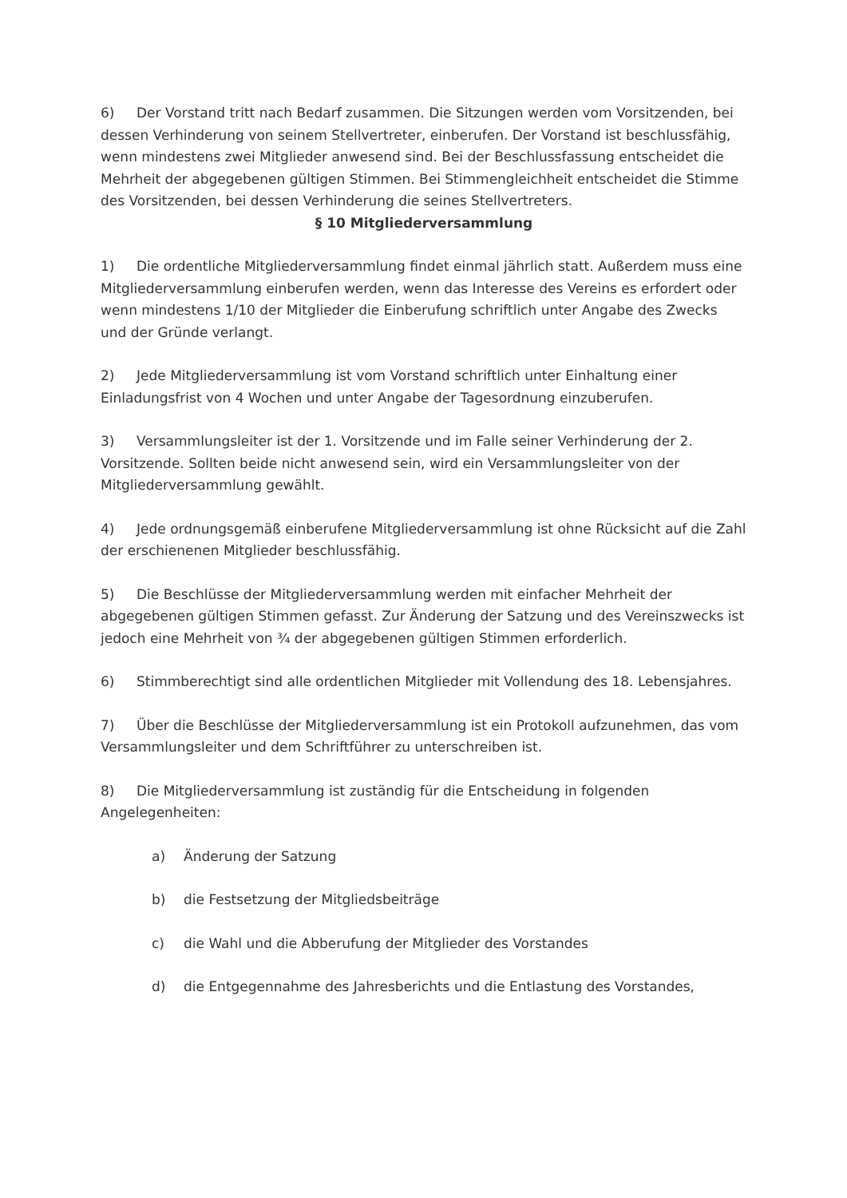6) Der Vorstand tritt nach Bedarf zusammen. Die Sitzungen werden vom Vorsitzenden, bei dessen Verhinderung von seinem Stellvertreter, einberufen. Der Vorstand ist beschlussfähig, wenn mindestens zwei Mitglieder anwesend sind. Bei der Beschlussfassung entscheidet die Mehrheit der abgegebenen gültigen Stimmen. Bei Stimmengleichheit entscheidet die Stimme des Vorsitzenden, bei dessen Verhinderung die seines Stellvertreters.
§ 10 Mitgliederversammlung
1) Die ordentliche Mitgliederversammlung findet einmal jährlich statt. Außerdem muss eine Mitgliederversammlung einberufen werden, wenn das Interesse des Vereins es erfordert oder wenn mindestens 1/10 der Mitglieder die Einberufung schriftlich unter Angabe des Zwecks und der Gründe verlangt.
2) Jede Mitgliederversammlung ist vom Vorstand schriftlich unter Einhaltung einer Einladungsfrist von 4 Wochen und unter Angabe der Tagesordnung einzuberufen.
3) Versammlungsleiter ist der 1. Vorsitzende und im Falle seiner Verhinderung der 2. Vorsitzende. Sollten beide nicht anwesend sein, wird ein Versammlungsleiter von der Mitgliederversammlung gewählt.
4) Jede ordnungsgemäß einberufene Mitgliederversammlung ist ohne Rücksicht auf die Zahl der erschienenen Mitglieder beschlussfähig.
5) Die Beschlüsse der Mitgliederversammlung werden mit einfacher Mehrheit der abgegebenen gültigen Stimmen gefasst. Zur Änderung der Satzung und des Vereinszwecks ist jedoch eine Mehrheit von ¾ der abgegebenen gültigen Stimmen erforderlich.
6) Stimmberechtigt sind alle ordentlichen Mitglieder mit Vollendung des 18. Lebensjahres.
7) Über die Beschlüsse der Mitgliederversammlung ist ein Protokoll aufzunehmen, das vom Versammlungsleiter und dem Schriftführer zu unterschreiben ist.
8) Die Mitgliederversammlung ist zuständig für die Entscheidung in folgenden Angelegenheiten:
a) Änderung der Satzung
b) die Festsetzung der Mitgliedsbeiträge
c) die Wahl und die Abberufung der Mitglieder des Vorstandes
d) die Entgegennahme des Jahresberichts und die Entlastung des Vorstandes,